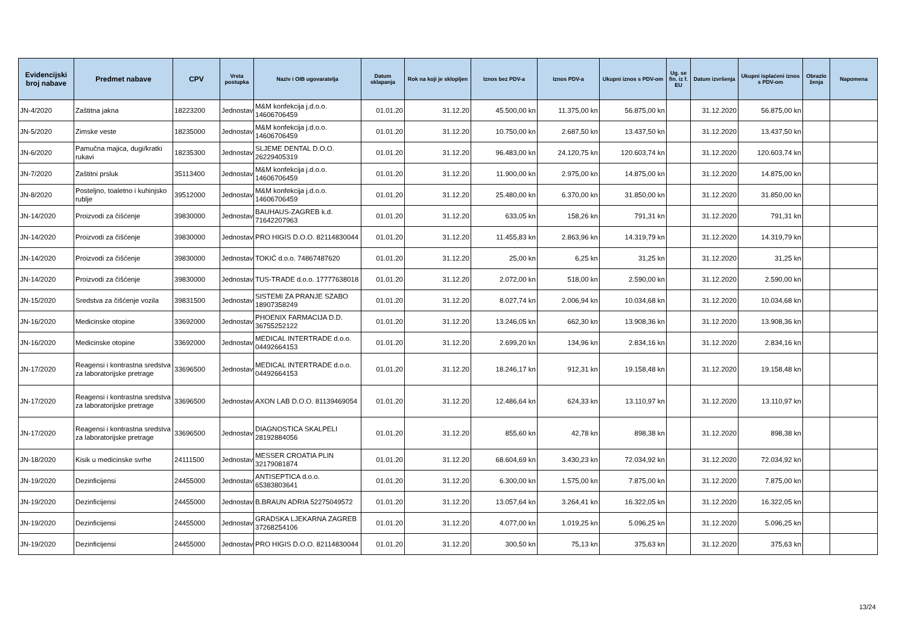| Evidencijski broj nabave | Predmet nabave | CPV | Vrsta postupka | Naziv i OIB ugovaratelja | Datum sklapanja | Rok na koji je sklopljen | Iznos bez PDV-a | Iznos PDV-a | Ukupni iznos s PDV-om | Ug. se fin. iz f. EU | Datum izvršenja | Ukupni isplaćeni iznos s PDV-om | Obrazlo ženja | Napomena |
| --- | --- | --- | --- | --- | --- | --- | --- | --- | --- | --- | --- | --- | --- | --- |
| JN-4/2020 | Zaštitna jakna | 18223200 | Jednostav | M&M konfekcija j.d.o.o. 14606706459 | 01.01.20 | 31.12.20 | 45.500,00 kn | 11.375,00 kn | 56.875,00 kn | | 31.12.2020 | 56.875,00 kn | | |
| JN-5/2020 | Zimske veste | 18235000 | Jednostav | M&M konfekcija j.d.o.o. 14606706459 | 01.01.20 | 31.12.20 | 10.750,00 kn | 2.687,50 kn | 13.437,50 kn | | 31.12.2020 | 13.437,50 kn | | |
| JN-6/2020 | Pamučna majica, dugi/kratki rukavi | 18235300 | Jednostav | SLJEME DENTAL D.O.O. 26229405319 | 01.01.20 | 31.12.20 | 96.483,00 kn | 24.120,75 kn | 120.603,74 kn | | 31.12.2020 | 120.603,74 kn | | |
| JN-7/2020 | Zaštitni prsluk | 35113400 | Jednostav | M&M konfekcija j.d.o.o. 14606706459 | 01.01.20 | 31.12.20 | 11.900,00 kn | 2.975,00 kn | 14.875,00 kn | | 31.12.2020 | 14.875,00 kn | | |
| JN-8/2020 | Posteljno, toaletno i kuhinjsko rublje | 39512000 | Jednostav | M&M konfekcija j.d.o.o. 14606706459 | 01.01.20 | 31.12.20 | 25.480,00 kn | 6.370,00 kn | 31.850,00 kn | | 31.12.2020 | 31.850,00 kn | | |
| JN-14/2020 | Proizvodi za čišćenje | 39830000 | Jednostav | BAUHAUS-ZAGREB k.d. 71642207963 | 01.01.20 | 31.12.20 | 633,05 kn | 158,26 kn | 791,31 kn | | 31.12.2020 | 791,31 kn | | |
| JN-14/2020 | Proizvodi za čišćenje | 39830000 | Jednostav | PRO HIGIS D.O.O. 82114830044 | 01.01.20 | 31.12.20 | 11.455,83 kn | 2.863,96 kn | 14.319,79 kn | | 31.12.2020 | 14.319,79 kn | | |
| JN-14/2020 | Proizvodi za čišćenje | 39830000 | Jednostav | TOKIĆ d.o.o. 74867487620 | 01.01.20 | 31.12.20 | 25,00 kn | 6,25 kn | 31,25 kn | | 31.12.2020 | 31,25 kn | | |
| JN-14/2020 | Proizvodi za čišćenje | 39830000 | Jednostav | TUS-TRADE d.o.o. 17777638018 | 01.01.20 | 31.12.20 | 2.072,00 kn | 518,00 kn | 2.590,00 kn | | 31.12.2020 | 2.590,00 kn | | |
| JN-15/2020 | Sredstva za čišćenje vozila | 39831500 | Jednostav | SISTEMI ZA PRANJE SZABO 18907358249 | 01.01.20 | 31.12.20 | 8.027,74 kn | 2.006,94 kn | 10.034,68 kn | | 31.12.2020 | 10.034,68 kn | | |
| JN-16/2020 | Medicinske otopine | 33692000 | Jednostav | PHOENIX FARMACIJA D.D. 36755252122 | 01.01.20 | 31.12.20 | 13.246,05 kn | 662,30 kn | 13.908,36 kn | | 31.12.2020 | 13.908,36 kn | | |
| JN-16/2020 | Medicinske otopine | 33692000 | Jednostav | MEDICAL INTERTRADE d.o.o. 04492664153 | 01.01.20 | 31.12.20 | 2.699,20 kn | 134,96 kn | 2.834,16 kn | | 31.12.2020 | 2.834,16 kn | | |
| JN-17/2020 | Reagensi i kontrastna sredstva za laboratorijske pretrage | 33696500 | Jednostav | MEDICAL INTERTRADE d.o.o. 04492664153 | 01.01.20 | 31.12.20 | 18.246,17 kn | 912,31 kn | 19.158,48 kn | | 31.12.2020 | 19.158,48 kn | | |
| JN-17/2020 | Reagensi i kontrastna sredstva za laboratorijske pretrage | 33696500 | Jednostav | AXON LAB D.O.O. 81139469054 | 01.01.20 | 31.12.20 | 12.486,64 kn | 624,33 kn | 13.110,97 kn | | 31.12.2020 | 13.110,97 kn | | |
| JN-17/2020 | Reagensi i kontrastna sredstva za laboratorijske pretrage | 33696500 | Jednostav | DIAGNOSTICA SKALPELI 28192884056 | 01.01.20 | 31.12.20 | 855,60 kn | 42,78 kn | 898,38 kn | | 31.12.2020 | 898,38 kn | | |
| JN-18/2020 | Kisik u medicinske svrhe | 24111500 | Jednostav | MESSER CROATIA PLIN 32179081874 | 01.01.20 | 31.12.20 | 68.604,69 kn | 3.430,23 kn | 72.034,92 kn | | 31.12.2020 | 72.034,92 kn | | |
| JN-19/2020 | Dezinficijensi | 24455000 | Jednostav | ANTISEPTICA d.o.o. 65383803641 | 01.01.20 | 31.12.20 | 6.300,00 kn | 1.575,00 kn | 7.875,00 kn | | 31.12.2020 | 7.875,00 kn | | |
| JN-19/2020 | Dezinficijensi | 24455000 | Jednostav | B.BRAUN ADRIA 52275049572 | 01.01.20 | 31.12.20 | 13.057,64 kn | 3.264,41 kn | 16.322,05 kn | | 31.12.2020 | 16.322,05 kn | | |
| JN-19/2020 | Dezinficijensi | 24455000 | Jednostav | GRADSKA LJEKARNA ZAGREB 37268254106 | 01.01.20 | 31.12.20 | 4.077,00 kn | 1.019,25 kn | 5.096,25 kn | | 31.12.2020 | 5.096,25 kn | | |
| JN-19/2020 | Dezinficijensi | 24455000 | Jednostav | PRO HIGIS D.O.O. 82114830044 | 01.01.20 | 31.12.20 | 300,50 kn | 75,13 kn | 375,63 kn | | 31.12.2020 | 375,63 kn | | |
13/24